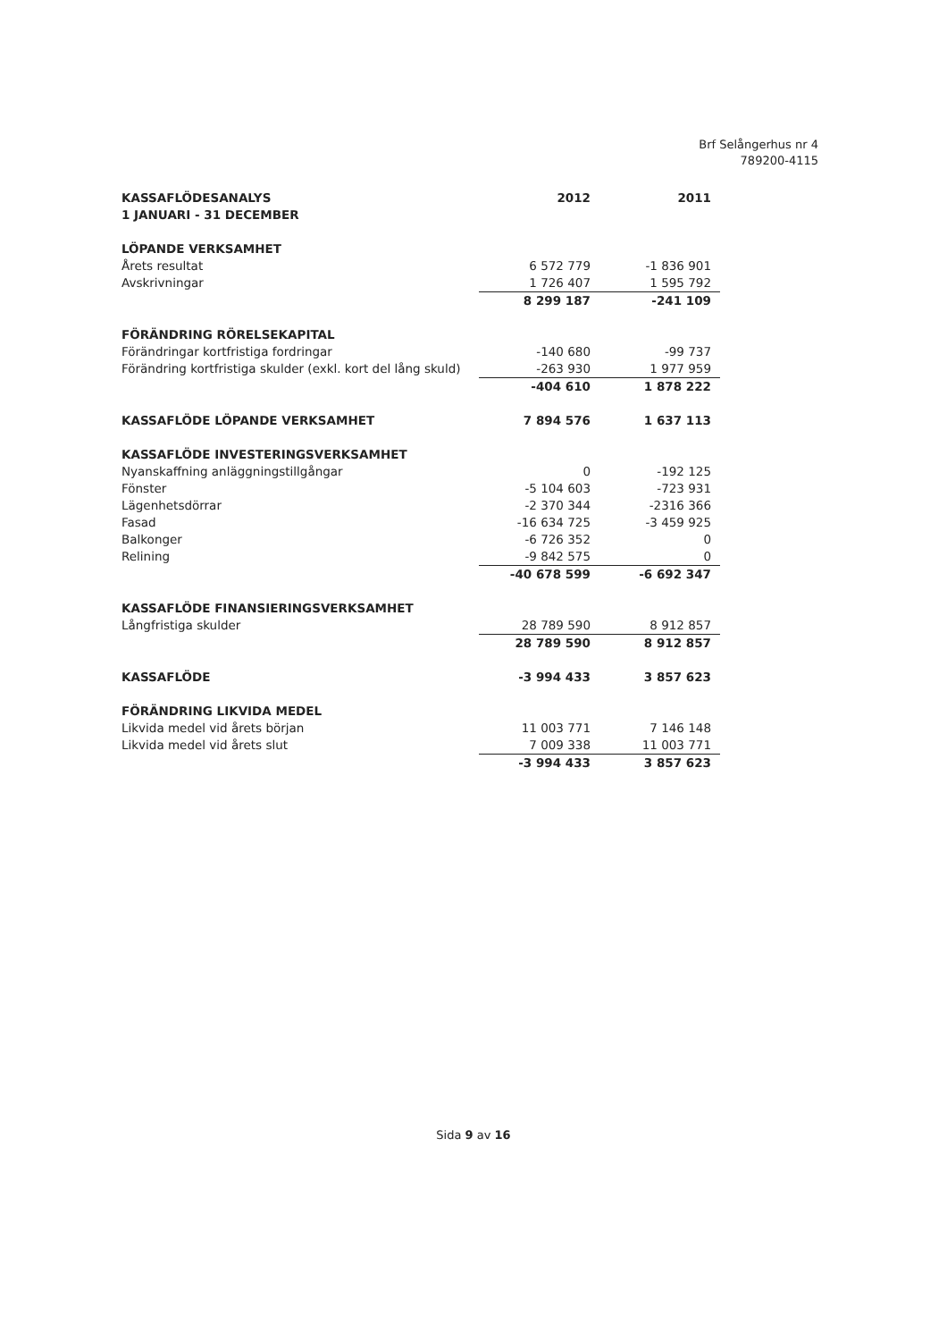Brf Selångerhus nr 4
789200-4115
| KASSAFLÖDESANALYS | 2012 | 2011 |
| --- | --- | --- |
| 1 JANUARI - 31 DECEMBER | | |
| LÖPANDE VERKSAMHET | | |
| Årets resultat | 6 572 779 | -1 836 901 |
| Avskrivningar | 1 726 407 | 1 595 792 |
| | 8 299 187 | -241 109 |
| FÖRÄNDRING RÖRELSEKAPITAL | | |
| Förändringar kortfristiga fordringar | -140 680 | -99 737 |
| Förändring kortfristiga skulder (exkl. kort del lång skuld) | -263 930 | 1 977 959 |
| | -404 610 | 1 878 222 |
| KASSAFLÖDE LÖPANDE VERKSAMHET | 7 894 576 | 1 637 113 |
| KASSAFLÖDE INVESTERINGSVERKSAMHET | | |
| Nyanskaffning anläggningstillgångar | 0 | -192 125 |
| Fönster | -5 104 603 | -723 931 |
| Lägenhetsdörrar | -2 370 344 | -2316 366 |
| Fasad | -16 634 725 | -3 459 925 |
| Balkonger | -6 726 352 | 0 |
| Relining | -9 842 575 | 0 |
| | -40 678 599 | -6 692 347 |
| KASSAFLÖDE FINANSIERINGSVERKSAMHET | | |
| Långfristiga skulder | 28 789 590 | 8 912 857 |
| | 28 789 590 | 8 912 857 |
| KASSAFLÖDE | -3 994 433 | 3 857 623 |
| FÖRÄNDRING LIKVIDA MEDEL | | |
| Likvida medel vid årets början | 11 003 771 | 7 146 148 |
| Likvida medel vid årets slut | 7 009 338 | 11 003 771 |
| | -3 994 433 | 3 857 623 |
Sida 9 av 16